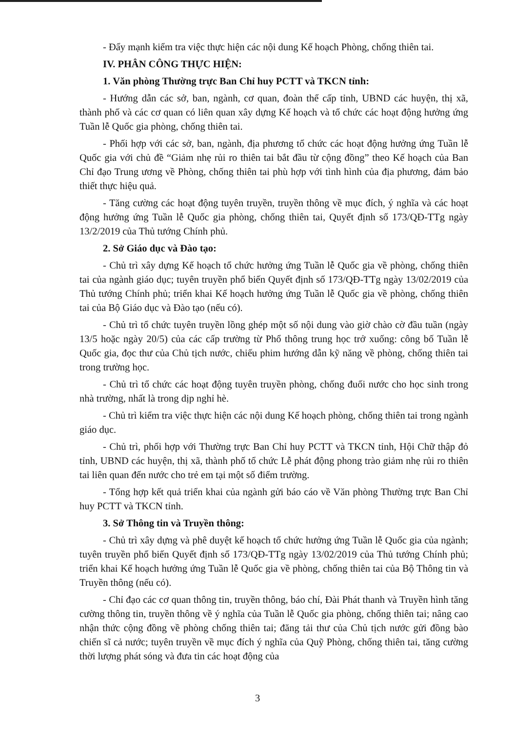- Đẩy mạnh kiểm tra việc thực hiện các nội dung Kế hoạch Phòng, chống thiên tai.
IV. PHÂN CÔNG THỰC HIỆN:
1. Văn phòng Thường trực Ban Chỉ huy PCTT và TKCN tỉnh:
- Hướng dẫn các sở, ban, ngành, cơ quan, đoàn thể cấp tỉnh, UBND các huyện, thị xã, thành phố và các cơ quan có liên quan xây dựng Kế hoạch và tổ chức các hoạt động hưởng ứng Tuần lễ Quốc gia phòng, chống thiên tai.
- Phối hợp với các sở, ban, ngành, địa phương tổ chức các hoạt động hưởng ứng Tuần lễ Quốc gia với chủ đề “Giảm nhẹ rủi ro thiên tai bắt đầu từ cộng đồng” theo Kế hoạch của Ban Chỉ đạo Trung ương về Phòng, chống thiên tai phù hợp với tình hình của địa phương, đảm bảo thiết thực hiệu quả.
- Tăng cường các hoạt động tuyên truyền, truyền thông về mục đích, ý nghĩa và các hoạt động hưởng ứng Tuần lễ Quốc gia phòng, chống thiên tai, Quyết định số 173/QĐ-TTg ngày 13/2/2019 của Thủ tướng Chính phủ.
2. Sở Giáo dục và Đào tạo:
- Chủ trì xây dựng Kế hoạch tổ chức hưởng ứng Tuần lễ Quốc gia về phòng, chống thiên tai của ngành giáo dục; tuyên truyền phổ biến Quyết định số 173/QĐ-TTg ngày 13/02/2019 của Thủ tướng Chính phủ; triển khai Kế hoạch hưởng ứng Tuần lễ Quốc gia về phòng, chống thiên tai của Bộ Giáo dục và Đào tạo (nếu có).
- Chủ trì tổ chức tuyên truyền lồng ghép một số nội dung vào giờ chào cờ đầu tuần (ngày 13/5 hoặc ngày 20/5) của các cấp trường từ Phổ thông trung học trở xuống: công bố Tuần lễ Quốc gia, đọc thư của Chủ tịch nước, chiếu phim hướng dẫn kỹ năng về phòng, chống thiên tai trong trường học.
- Chủ trì tổ chức các hoạt động tuyên truyền phòng, chống đuối nước cho học sinh trong nhà trường, nhất là trong dịp nghỉ hè.
- Chủ trì kiểm tra việc thực hiện các nội dung Kế hoạch phòng, chống thiên tai trong ngành giáo dục.
- Chủ trì, phối hợp với Thường trực Ban Chỉ huy PCTT và TKCN tỉnh, Hội Chữ thập đỏ tỉnh, UBND các huyện, thị xã, thành phố tổ chức Lễ phát động phong trào giảm nhẹ rủi ro thiên tai liên quan đến nước cho trẻ em tại một số điểm trường.
- Tổng hợp kết quả triển khai của ngành gửi báo cáo về Văn phòng Thường trực Ban Chỉ huy PCTT và TKCN tỉnh.
3. Sở Thông tin và Truyền thông:
- Chủ trì xây dựng và phê duyệt kế hoạch tổ chức hưởng ứng Tuần lễ Quốc gia của ngành; tuyên truyền phổ biến Quyết định số 173/QĐ-TTg ngày 13/02/2019 của Thủ tướng Chính phủ; triển khai Kế hoạch hưởng ứng Tuần lễ Quốc gia về phòng, chống thiên tai của Bộ Thông tin và Truyền thông (nếu có).
- Chỉ đạo các cơ quan thông tin, truyền thông, báo chí, Đài Phát thanh và Truyền hình tăng cường thông tin, truyền thông về ý nghĩa của Tuần lễ Quốc gia phòng, chống thiên tai; nâng cao nhận thức cộng đồng về phòng chống thiên tai; đăng tải thư của Chủ tịch nước gửi đồng bào chiến sĩ cả nước; tuyên truyền về mục đích ý nghĩa của Quỹ Phòng, chống thiên tai, tăng cường thời lượng phát sóng và đưa tin các hoạt động của
3